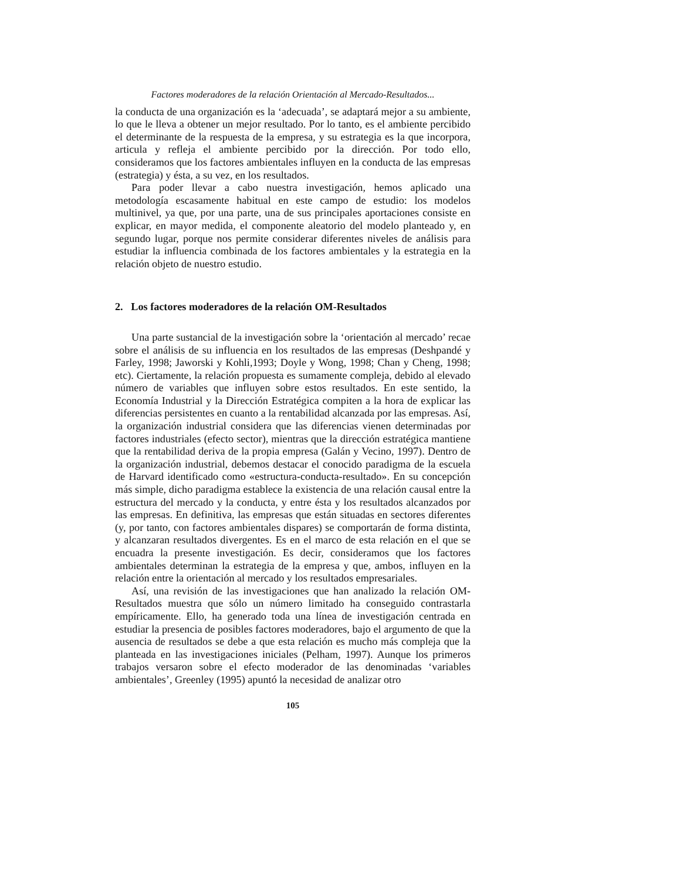Factores moderadores de la relación Orientación al Mercado-Resultados...
la conducta de una organización es la ‘adecuada’, se adaptará mejor a su ambiente, lo que le lleva a obtener un mejor resultado. Por lo tanto, es el ambiente percibido el determinante de la respuesta de la empresa, y su estrategia es la que incorpora, articula y refleja el ambiente percibido por la dirección. Por todo ello, consideramos que los factores ambientales influyen en la conducta de las empresas (estrategia) y ésta, a su vez, en los resultados.
Para poder llevar a cabo nuestra investigación, hemos aplicado una metodología escasamente habitual en este campo de estudio: los modelos multinivel, ya que, por una parte, una de sus principales aportaciones consiste en explicar, en mayor medida, el componente aleatorio del modelo planteado y, en segundo lugar, porque nos permite considerar diferentes niveles de análisis para estudiar la influencia combinada de los factores ambientales y la estrategia en la relación objeto de nuestro estudio.
2. Los factores moderadores de la relación OM-Resultados
Una parte sustancial de la investigación sobre la ‘orientación al mercado’ recae sobre el análisis de su influencia en los resultados de las empresas (Deshpandé y Farley, 1998; Jaworski y Kohli,1993; Doyle y Wong, 1998; Chan y Cheng, 1998; etc). Ciertamente, la relación propuesta es sumamente compleja, debido al elevado número de variables que influyen sobre estos resultados. En este sentido, la Economía Industrial y la Dirección Estratégica compiten a la hora de explicar las diferencias persistentes en cuanto a la rentabilidad alcanzada por las empresas. Así, la organización industrial considera que las diferencias vienen determinadas por factores industriales (efecto sector), mientras que la dirección estratégica mantiene que la rentabilidad deriva de la propia empresa (Galán y Vecino, 1997). Dentro de la organización industrial, debemos destacar el conocido paradigma de la escuela de Harvard identificado como «estructura-conducta-resultado». En su concepción más simple, dicho paradigma establece la existencia de una relación causal entre la estructura del mercado y la conducta, y entre ésta y los resultados alcanzados por las empresas. En definitiva, las empresas que están situadas en sectores diferentes (y, por tanto, con factores ambientales dispares) se comportarán de forma distinta, y alcanzaran resultados divergentes. Es en el marco de esta relación en el que se encuadra la presente investigación. Es decir, consideramos que los factores ambientales determinan la estrategia de la empresa y que, ambos, influyen en la relación entre la orientación al mercado y los resultados empresariales.
Así, una revisión de las investigaciones que han analizado la relación OM-Resultados muestra que sólo un número limitado ha conseguido contrastarla empíricamente. Ello, ha generado toda una línea de investigación centrada en estudiar la presencia de posibles factores moderadores, bajo el argumento de que la ausencia de resultados se debe a que esta relación es mucho más compleja que la planteada en las investigaciones iniciales (Pelham, 1997). Aunque los primeros trabajos versaron sobre el efecto moderador de las denominadas ‘variables ambientales’, Greenley (1995) apuntó la necesidad de analizar otro
105